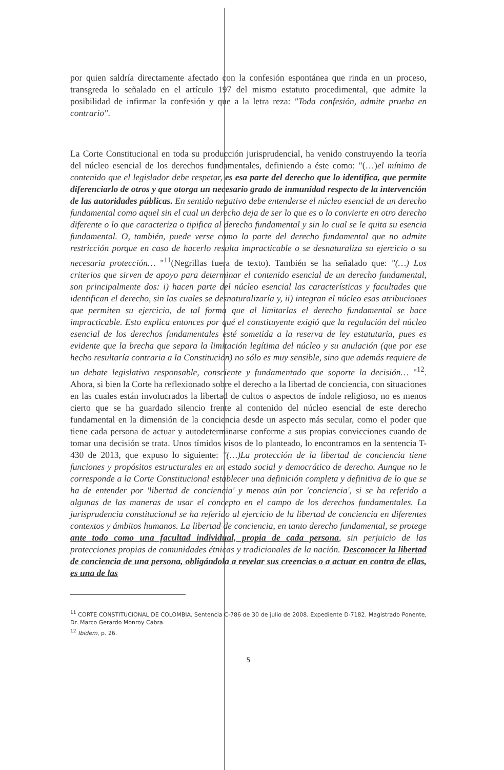por quien saldría directamente afectado con la confesión espontánea que rinda en un proceso, transgreda lo señalado en el artículo 197 del mismo estatuto procedimental, que admite la posibilidad de infirmar la confesión y que a la letra reza: "Toda confesión, admite prueba en contrario".
La Corte Constitucional en toda su producción jurisprudencial, ha venido construyendo la teoría del núcleo esencial de los derechos fundamentales, definiendo a éste como: "(…)el mínimo de contenido que el legislador debe respetar, es esa parte del derecho que lo identifica, que permite diferenciarlo de otros y que otorga un necesario grado de inmunidad respecto de la intervención de las autoridades públicas. En sentido negativo debe entenderse el núcleo esencial de un derecho fundamental como aquel sin el cual un derecho deja de ser lo que es o lo convierte en otro derecho diferente o lo que caracteriza o tipifica al derecho fundamental y sin lo cual se le quita su esencia fundamental. O, también, puede verse como la parte del derecho fundamental que no admite restricción porque en caso de hacerlo resulta impracticable o se desnaturaliza su ejercicio o su necesaria protección… "<sup>11</sup>(Negrillas fuera de texto). También se ha señalado que: "(…) Los criterios que sirven de apoyo para determinar el contenido esencial de un derecho fundamental, son principalmente dos: i) hacen parte del núcleo esencial las características y facultades que identifican el derecho, sin las cuales se desnaturalizaría y, ii) integran el núcleo esas atribuciones que permiten su ejercicio, de tal forma que al limitarlas el derecho fundamental se hace impracticable. Esto explica entonces por qué el constituyente exigió que la regulación del núcleo esencial de los derechos fundamentales esté sometida a la reserva de ley estatutaria, pues es evidente que la brecha que separa la limitación legítima del núcleo y su anulación (que por ese hecho resultaría contraria a la Constitución) no sólo es muy sensible, sino que además requiere de un debate legislativo responsable, consciente y fundamentado que soporte la decisión… "<sup>12</sup>. Ahora, si bien la Corte ha reflexionado sobre el derecho a la libertad de conciencia, con situaciones en las cuales están involucrados la libertad de cultos o aspectos de índole religioso, no es menos cierto que se ha guardado silencio frente al contenido del núcleo esencial de este derecho fundamental en la dimensión de la conciencia desde un aspecto más secular, como el poder que tiene cada persona de actuar y autodeterminarse conforme a sus propias convicciones cuando de tomar una decisión se trata. Unos tímidos visos de lo planteado, lo encontramos en la sentencia T-430 de 2013, que expuso lo siguiente: "(…)La protección de la libertad de conciencia tiene funciones y propósitos estructurales en un estado social y democrático de derecho. Aunque no le corresponde a la Corte Constitucional establecer una definición completa y definitiva de lo que se ha de entender por 'libertad de conciencia' y menos aún por 'conciencia', si se ha referido a algunas de las maneras de usar el concepto en el campo de los derechos fundamentales. La jurisprudencia constitucional se ha referido al ejercicio de la libertad de conciencia en diferentes contextos y ámbitos humanos. La libertad de conciencia, en tanto derecho fundamental, se protege ante todo como una facultad individual, propia de cada persona, sin perjuicio de las protecciones propias de comunidades étnicas y tradicionales de la nación. Desconocer la libertad de conciencia de una persona, obligándola a revelar sus creencias o a actuar en contra de ellas, es una de las
<sup>11</sup> CORTE CONSTITUCIONAL DE COLOMBIA. Sentencia C-786 de 30 de julio de 2008. Expediente D-7182. Magistrado Ponente, Dr. Marco Gerardo Monroy Cabra.
<sup>12</sup> Ibidem, p. 26.
5